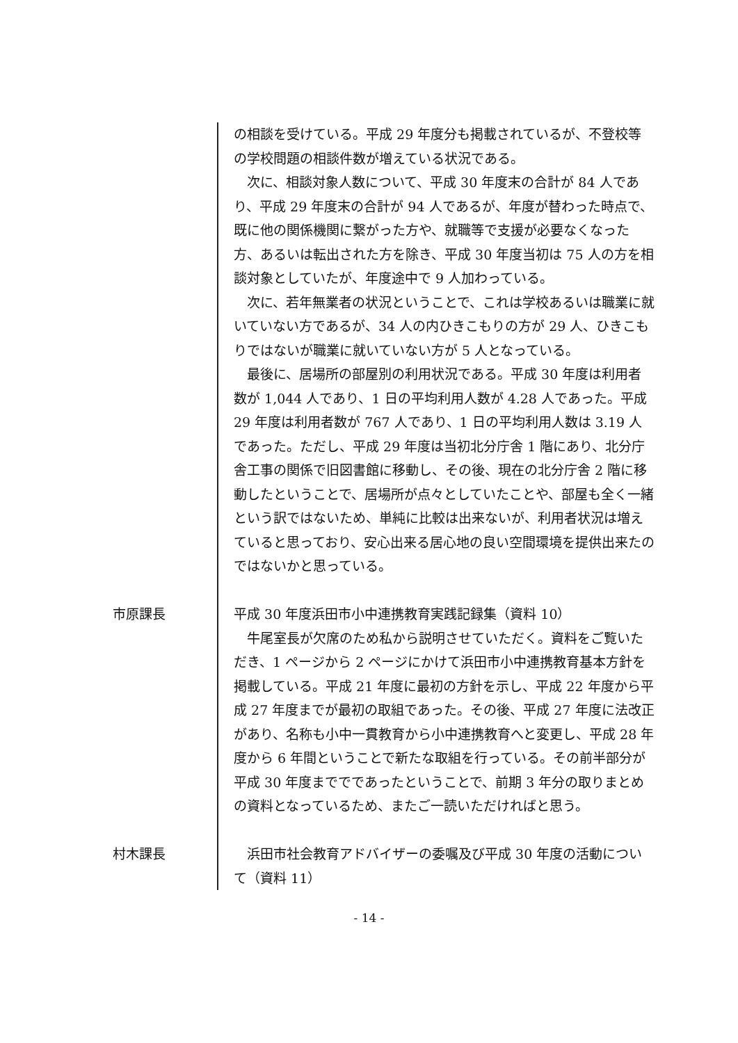の相談を受けている。平成 29 年度分も掲載されているが、不登校等の学校問題の相談件数が増えている状況である。
次に、相談対象人数について、平成 30 年度末の合計が 84 人であり、平成 29 年度末の合計が 94 人であるが、年度が替わった時点で、既に他の関係機関に繋がった方や、就職等で支援が必要なくなった方、あるいは転出された方を除き、平成 30 年度当初は 75 人の方を相談対象としていたが、年度途中で 9 人加わっている。
次に、若年無業者の状況ということで、これは学校あるいは職業に就いていない方であるが、34 人の内ひきこもりの方が 29 人、ひきこもりではないが職業に就いていない方が 5 人となっている。
最後に、居場所の部屋別の利用状況である。平成 30 年度は利用者数が 1,044 人であり、1 日の平均利用人数が 4.28 人であった。平成 29 年度は利用者数が 767 人であり、1 日の平均利用人数は 3.19 人であった。ただし、平成 29 年度は当初北分庁舎 1 階にあり、北分庁舎工事の関係で旧図書館に移動し、その後、現在の北分庁舎 2 階に移動したということで、居場所が点々としていたことや、部屋も全く一緒という訳ではないため、単純に比較は出来ないが、利用者状況は増えていると思っており、安心出来る居心地の良い空間環境を提供出来たのではないかと思っている。
市原課長
平成 30 年度浜田市小中連携教育実践記録集（資料 10）
牛尾室長が欠席のため私から説明させていただく。資料をご覧いただき、1 ページから 2 ページにかけて浜田市小中連携教育基本方針を掲載している。平成 21 年度に最初の方針を示し、平成 22 年度から平成 27 年度までが最初の取組であった。その後、平成 27 年度に法改正があり、名称も小中一貫教育から小中連携教育へと変更し、平成 28 年度から 6 年間ということで新たな取組を行っている。その前半部分が平成 30 年度まででであったということで、前期 3 年分の取りまとめの資料となっているため、またご一読いただければと思う。
村木課長
浜田市社会教育アドバイザーの委嘱及び平成 30 年度の活動について（資料 11）
- 14 -